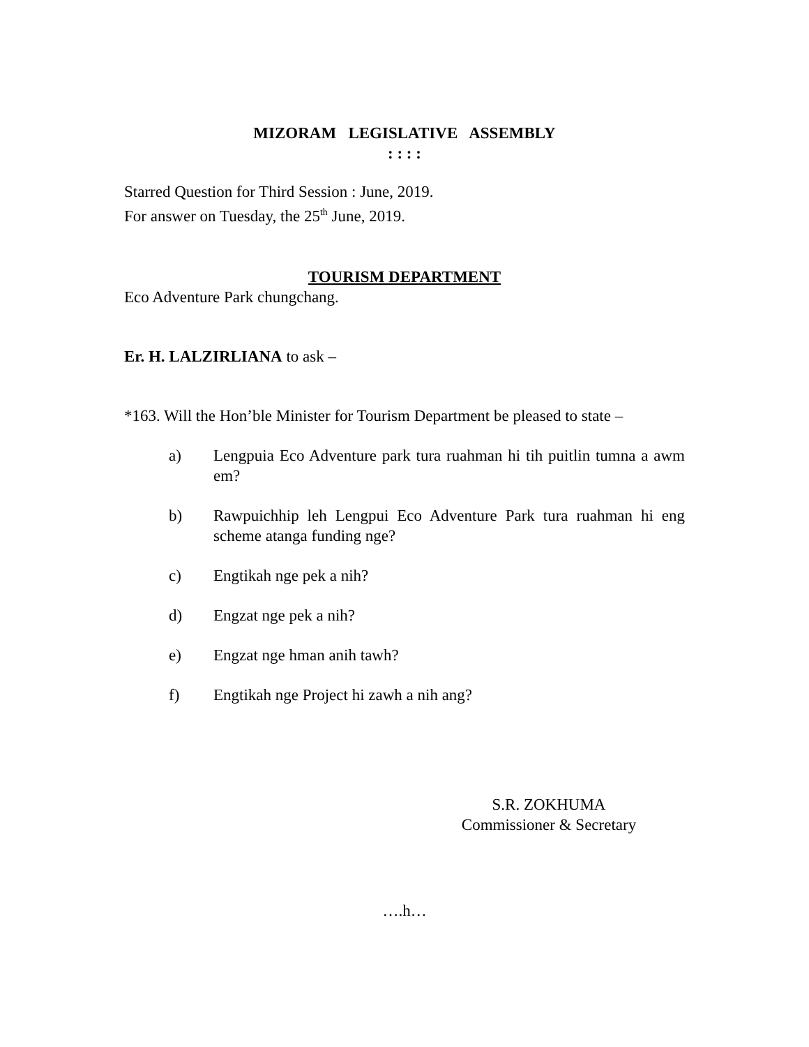MIZORAM LEGISLATIVE ASSEMBLY
: : : :
Starred Question for Third Session : June, 2019.
For answer on Tuesday, the 25<sup>th</sup> June, 2019.
TOURISM DEPARTMENT
Eco Adventure Park chungchang.
Er. H. LALZIRLIANA to ask –
*163. Will the Hon’ble Minister for Tourism Department be pleased to state –
a) Lengpuia Eco Adventure park tura ruahman hi tih puitlin tumna a awm em?
b) Rawpuichhip leh Lengpui Eco Adventure Park tura ruahman hi eng scheme atanga funding nge?
c) Engtikah nge pek a nih?
d) Engzat nge pek a nih?
e) Engzat nge hman anih tawh?
f) Engtikah nge Project hi zawh a nih ang?
S.R. ZOKHUMA
Commissioner & Secretary
….h…